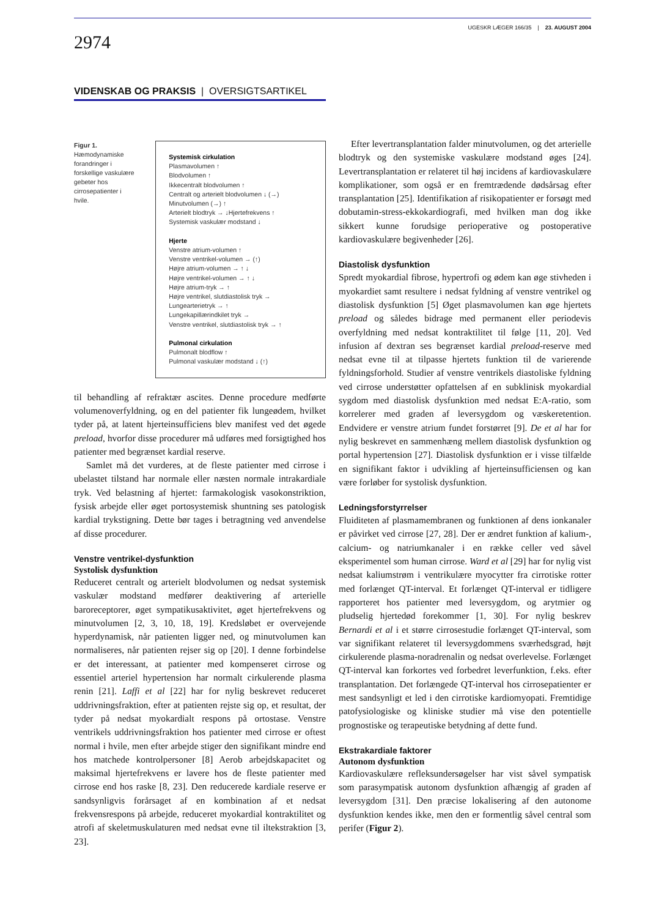UGESKR LÆGER 166/35 | 23. AUGUST 2004
2974
VIDENSKAB OG PRAKSIS | OVERSIGTSARTIKEL
Figur 1. Hæmodynamiske forandringer i forskellige vaskulære gebeter hos cirrosepatienter i hvile.
Systemisk cirkulation
Plasmavolumen ↑
Blodvolumen ↑
Ikkecentralt blodvolumen ↑
Centralt og arterielt blodvolumen ↓ (→)
Minutvolumen (→) ↑
Arterielt blodtryk → ↓Hjertefrekvens ↑
Systemisk vaskulær modstand ↓
Hjerte
Venstre atrium-volumen ↑
Venstre ventrikel-volumen → (↑)
Højre atrium-volumen → ↑ ↓
Højre ventrikel-volumen → ↑ ↓
Højre atrium-tryk → ↑
Højre ventrikel, slutdiastolisk tryk →
Lungearterietryk → ↑
Lungekapillærindkilet tryk →
Venstre ventrikel, slutdiastolisk tryk → ↑
Pulmonal cirkulation
Pulmonalt blodflow ↑
Pulmonal vaskulær modstand ↓ (↑)
til behandling af refraktær ascites. Denne procedure medførte volumenoverfyldning, og en del patienter fik lungeødem, hvilket tyder på, at latent hjerteinsufficiens blev manifest ved det øgede preload, hvorfor disse procedurer må udføres med forsigtighed hos patienter med begrænset kardial reserve.
Samlet må det vurderes, at de fleste patienter med cirrose i ubelastet tilstand har normale eller næsten normale intrakardiale tryk. Ved belastning af hjertet: farmakologisk vasokonstriktion, fysisk arbejde eller øget portosystemisk shuntning ses patologisk kardial trykstigning. Dette bør tages i betragtning ved anvendelse af disse procedurer.
Venstre ventrikel-dysfunktion
Systolisk dysfunktion
Reduceret centralt og arterielt blodvolumen og nedsat systemisk vaskulær modstand medfører deaktivering af arterielle baroreceptorer, øget sympatikusaktivitet, øget hjertefrekvens og minutvolumen [2, 3, 10, 18, 19]. Kredsløbet er overvejende hyperdynamisk, når patienten ligger ned, og minutvolumen kan normaliseres, når patienten rejser sig op [20]. I denne forbindelse er det interessant, at patienter med kompenseret cirrose og essentiel arteriel hypertension har normalt cirkulerende plasma renin [21]. Laffi et al [22] har for nylig beskrevet reduceret uddrivningsfraktion, efter at patienten rejste sig op, et resultat, der tyder på nedsat myokardialt respons på ortostase. Venstre ventrikels uddrivningsfraktion hos patienter med cirrose er oftest normal i hvile, men efter arbejde stiger den signifikant mindre end hos matchede kontrolpersoner [8] Aerob arbejdskapacitet og maksimal hjertefrekvens er lavere hos de fleste patienter med cirrose end hos raske [8, 23]. Den reducerede kardiale reserve er sandsynligvis forårsaget af en kombination af et nedsat frekvensrespons på arbejde, reduceret myokardial kontraktilitet og atrofi af skeletmuskulaturen med nedsat evne til iltekstraktion [3, 23].
Efter levertransplantation falder minutvolumen, og det arterielle blodtryk og den systemiske vaskulære modstand øges [24]. Levertransplantation er relateret til høj incidens af kardiovaskulære komplikationer, som også er en fremtrædende dødsårsag efter transplantation [25]. Identifikation af risikopatienter er forsøgt med dobutamin-stress-ekkokardiografi, med hvilken man dog ikke sikkert kunne forudsige perioperative og postoperative kardiovaskulære begivenheder [26].
Diastolisk dysfunktion
Spredt myokardial fibrose, hypertrofi og ødem kan øge stivheden i myokardiet samt resultere i nedsat fyldning af venstre ventrikel og diastolisk dysfunktion [5] Øget plasmavolumen kan øge hjertets preload og således bidrage med permanent eller periodevis overfyldning med nedsat kontraktilitet til følge [11, 20]. Ved infusion af dextran ses begrænset kardial preload-reserve med nedsat evne til at tilpasse hjertets funktion til de varierende fyldningsforhold. Studier af venstre ventrikels diastoliske fyldning ved cirrose understøtter opfattelsen af en subklinisk myokardial sygdom med diastolisk dysfunktion med nedsat E:A-ratio, som korrelerer med graden af leversygdom og væskeretention. Endvidere er venstre atrium fundet forstørret [9]. De et al har for nylig beskrevet en sammenhæng mellem diastolisk dysfunktion og portal hypertension [27]. Diastolisk dysfunktion er i visse tilfælde en signifikant faktor i udvikling af hjerteinsufficiensen og kan være forløber for systolisk dysfunktion.
Ledningsforstyrrelser
Fluiditeten af plasmamembranen og funktionen af dens ionkanaler er påvirket ved cirrose [27, 28]. Der er ændret funktion af kalium-, calcium- og natriumkanaler i en række celler ved såvel eksperimentel som human cirrose. Ward et al [29] har for nylig vist nedsat kaliumstrøm i ventrikulære myocytter fra cirrotiske rotter med forlænget QT-interval. Et forlænget QT-interval er tidligere rapporteret hos patienter med leversygdom, og arytmier og pludselig hjertedød forekommer [1, 30]. For nylig beskrev Bernardi et al i et større cirrosestudie forlænget QT-interval, som var signifikant relateret til leversygdommens sværhedsgrad, højt cirkulerende plasma-noradrenalin og nedsat overlevelse. Forlænget QT-interval kan forkortes ved forbedret leverfunktion, f.eks. efter transplantation. Det forlængede QT-interval hos cirrosepatienter er mest sandsynligt et led i den cirrotiske kardiomyopati. Fremtidige patofysiologiske og kliniske studier må vise den potentielle prognostiske og terapeutiske betydning af dette fund.
Ekstrakardiale faktorer
Autonom dysfunktion
Kardiovaskulære refleksundersøgelser har vist såvel sympatisk som parasympatisk autonom dysfunktion afhængig af graden af leversygdom [31]. Den præcise lokalisering af den autonome dysfunktion kendes ikke, men den er formentlig såvel central som perifer (Figur 2).